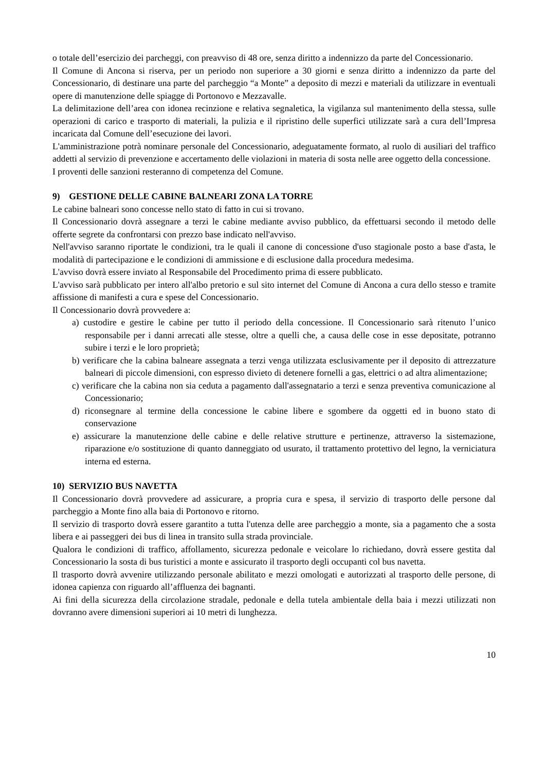o totale dell’esercizio dei parcheggi, con preavviso di 48 ore, senza diritto a indennizzo da parte del Concessionario.
Il Comune di Ancona si riserva, per un periodo non superiore a 30 giorni e senza diritto a indennizzo da parte del Concessionario, di destinare una parte del parcheggio “a Monte” a deposito di mezzi e materiali da utilizzare in eventuali opere di manutenzione delle spiagge di Portonovo e Mezzavalle.
La delimitazione dell’area con idonea recinzione e relativa segnaletica, la vigilanza sul mantenimento della stessa, sulle operazioni di carico e trasporto di materiali, la pulizia e il ripristino delle superfici utilizzate sarà a cura dell’Impresa incaricata dal Comune dell’esecuzione dei lavori.
L'amministrazione potrà nominare personale del Concessionario, adeguatamente formato, al ruolo di ausiliari del traffico addetti al servizio di prevenzione e accertamento delle violazioni in materia di sosta nelle aree oggetto della concessione.
I proventi delle sanzioni resteranno di competenza del Comune.
9) GESTIONE DELLE CABINE BALNEARI ZONA LA TORRE
Le cabine balneari sono concesse nello stato di fatto in cui si trovano.
Il Concessionario dovrà assegnare a terzi le cabine mediante avviso pubblico, da effettuarsi secondo il metodo delle offerte segrete da confrontarsi con prezzo base indicato nell'avviso.
Nell'avviso saranno riportate le condizioni, tra le quali il canone di concessione d'uso stagionale posto a base d'asta, le modalità di partecipazione e le condizioni di ammissione e di esclusione dalla procedura medesima.
L'avviso dovrà essere inviato al Responsabile del Procedimento prima di essere pubblicato.
L'avviso sarà pubblicato per intero all'albo pretorio e sul sito internet del Comune di Ancona a cura dello stesso e tramite affissione di manifesti a cura e spese del Concessionario.
Il Concessionario dovrà provvedere a:
a) custodire e gestire le cabine per tutto il periodo della concessione. Il Concessionario sarà ritenuto l’unico responsabile per i danni arrecati alle stesse, oltre a quelli che, a causa delle cose in esse depositate, potranno subire i terzi e le loro proprietà;
b) verificare che la cabina balneare assegnata a terzi venga utilizzata esclusivamente per il deposito di attrezzature balneari di piccole dimensioni, con espresso divieto di detenere fornelli a gas, elettrici o ad altra alimentazione;
c) verificare che la cabina non sia ceduta a pagamento dall'assegnatario a terzi e senza preventiva comunicazione al Concessionario;
d) riconsegnare al termine della concessione le cabine libere e sgombere da oggetti ed in buono stato di conservazione
e) assicurare la manutenzione delle cabine e delle relative strutture e pertinenze, attraverso la sistemazione, riparazione e/o sostituzione di quanto danneggiato od usurato, il trattamento protettivo del legno, la verniciatura interna ed esterna.
10) SERVIZIO BUS NAVETTA
Il Concessionario dovrà provvedere ad assicurare, a propria cura e spesa, il servizio di trasporto delle persone dal parcheggio a Monte fino alla baia di Portonovo e ritorno.
Il servizio di trasporto dovrà essere garantito a tutta l'utenza delle aree parcheggio a monte, sia a pagamento che a sosta libera e ai passeggeri dei bus di linea in transito sulla strada provinciale.
Qualora le condizioni di traffico, affollamento, sicurezza pedonale e veicolare lo richiedano, dovrà essere gestita dal Concessionario la sosta di bus turistici a monte e assicurato il trasporto degli occupanti col bus navetta.
Il trasporto dovrà avvenire utilizzando personale abilitato e mezzi omologati e autorizzati al trasporto delle persone, di idonea capienza con riguardo all’affluenza dei bagnanti.
Ai fini della sicurezza della circolazione stradale, pedonale e della tutela ambientale della baia i mezzi utilizzati non dovranno avere dimensioni superiori ai 10 metri di lunghezza.
10